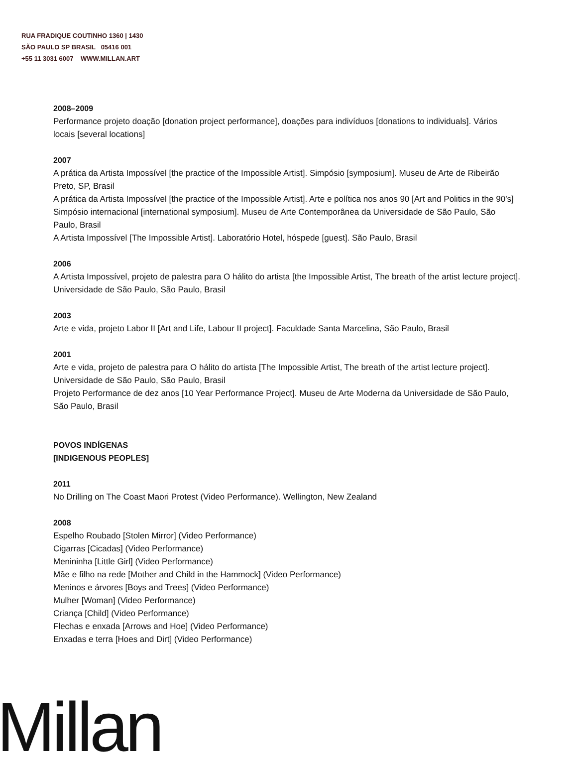RUA FRADIQUE COUTINHO 1360 | 1430
SÃO PAULO SP BRASIL 05416 001
+55 11 3031 6007 WWW.MILLAN.ART
2008–2009
Performance projeto doação [donation project performance], doações para indivíduos [donations to individuals]. Vários locais [several locations]
2007
A prática da Artista Impossível [the practice of the Impossible Artist]. Simpósio [symposium]. Museu de Arte de Ribeirão Preto, SP, Brasil
A prática da Artista Impossível [the practice of the Impossible Artist]. Arte e política nos anos 90 [Art and Politics in the 90’s] Simpósio internacional [international symposium]. Museu de Arte Contemporânea da Universidade de São Paulo, São Paulo, Brasil
A Artista Impossível [The Impossible Artist]. Laboratório Hotel, hóspede [guest]. São Paulo, Brasil
2006
A Artista Impossível, projeto de palestra para O hálito do artista [the Impossible Artist, The breath of the artist lecture project]. Universidade de São Paulo, São Paulo, Brasil
2003
Arte e vida, projeto Labor II [Art and Life, Labour II project]. Faculdade Santa Marcelina, São Paulo, Brasil
2001
Arte e vida, projeto de palestra para O hálito do artista [The Impossible Artist, The breath of the artist lecture project]. Universidade de São Paulo, São Paulo, Brasil
Projeto Performance de dez anos [10 Year Performance Project]. Museu de Arte Moderna da Universidade de São Paulo, São Paulo, Brasil
POVOS INDÍGENAS
[INDIGENOUS PEOPLES]
2011
No Drilling on The Coast Maori Protest (Video Performance). Wellington, New Zealand
2008
Espelho Roubado [Stolen Mirror] (Video Performance)
Cigarras [Cicadas] (Video Performance)
Menininha [Little Girl] (Video Performance)
Mãe e filho na rede [Mother and Child in the Hammock] (Video Performance)
Meninos e árvores [Boys and Trees] (Video Performance)
Mulher [Woman] (Video Performance)
Criança [Child] (Video Performance)
Flechas e enxada [Arrows and Hoe] (Video Performance)
Enxadas e terra [Hoes and Dirt] (Video Performance)
Millan